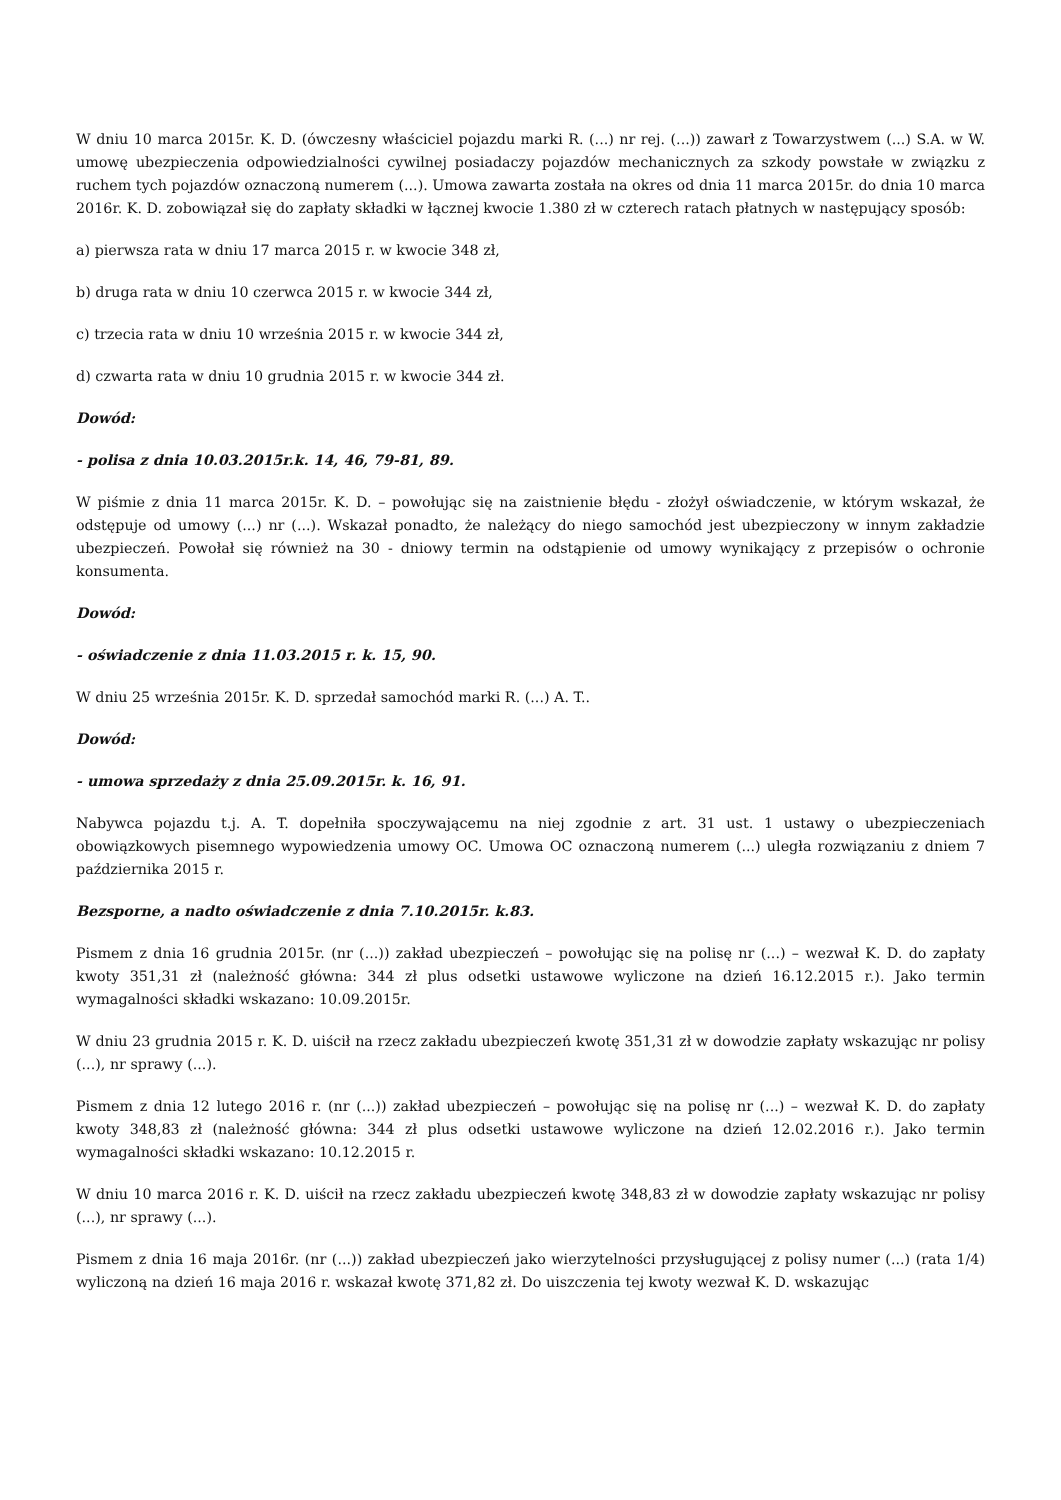W dniu 10 marca 2015r. K. D. (ówczesny właściciel pojazdu marki R. (...) nr rej. (...)) zawarł z Towarzystwem (...) S.A. w W. umowę ubezpieczenia odpowiedzialności cywilnej posiadaczy pojazdów mechanicznych za szkody powstałe w związku z ruchem tych pojazdów oznaczoną numerem (...). Umowa zawarta została na okres od dnia 11 marca 2015r. do dnia 10 marca 2016r. K. D. zobowiązał się do zapłaty składki w łącznej kwocie 1.380 zł w czterech ratach płatnych w następujący sposób:
a) pierwsza rata w dniu 17 marca 2015 r. w kwocie 348 zł,
b) druga rata w dniu 10 czerwca 2015 r. w kwocie 344 zł,
c) trzecia rata w dniu 10 września 2015 r. w kwocie 344 zł,
d) czwarta rata w dniu 10 grudnia 2015 r. w kwocie 344 zł.
Dowód:
- polisa z dnia 10.03.2015r.k. 14, 46, 79-81, 89.
W piśmie z dnia 11 marca 2015r. K. D. – powołując się na zaistnienie błędu - złożył oświadczenie, w którym wskazał, że odstępuje od umowy (...) nr (...). Wskazał ponadto, że należący do niego samochód jest ubezpieczony w innym zakładzie ubezpieczeń. Powołał się również na 30 - dniowy termin na odstąpienie od umowy wynikający z przepisów o ochronie konsumenta.
Dowód:
- oświadczenie z dnia 11.03.2015 r. k. 15, 90.
W dniu 25 września 2015r. K. D. sprzedał samochód marki R. (...) A. T..
Dowód:
- umowa sprzedaży z dnia 25.09.2015r. k. 16, 91.
Nabywca pojazdu t.j. A. T. dopełniła spoczywającemu na niej zgodnie z art. 31 ust. 1 ustawy o ubezpieczeniach obowiązkowych pisemnego wypowiedzenia umowy OC. Umowa OC oznaczoną numerem (...) uległa rozwiązaniu z dniem 7 października 2015 r.
Bezsporne, a nadto oświadczenie z dnia 7.10.2015r. k.83.
Pismem z dnia 16 grudnia 2015r. (nr (...)) zakład ubezpieczeń – powołując się na polisę nr (...) – wezwał K. D. do zapłaty kwoty 351,31 zł (należność główna: 344 zł plus odsetki ustawowe wyliczone na dzień 16.12.2015 r.). Jako termin wymagalności składki wskazano: 10.09.2015r.
W dniu 23 grudnia 2015 r. K. D. uiścił na rzecz zakładu ubezpieczeń kwotę 351,31 zł w dowodzie zapłaty wskazując nr polisy (...), nr sprawy (...).
Pismem z dnia 12 lutego 2016 r. (nr (...)) zakład ubezpieczeń – powołując się na polisę nr (...) – wezwał K. D. do zapłaty kwoty 348,83 zł (należność główna: 344 zł plus odsetki ustawowe wyliczone na dzień 12.02.2016 r.). Jako termin wymagalności składki wskazano: 10.12.2015 r.
W dniu 10 marca 2016 r. K. D. uiścił na rzecz zakładu ubezpieczeń kwotę 348,83 zł w dowodzie zapłaty wskazując nr polisy (...), nr sprawy (...).
Pismem z dnia 16 maja 2016r. (nr (...)) zakład ubezpieczeń jako wierzytelności przysługującej z polisy numer (...) (rata 1/4) wyliczoną na dzień 16 maja 2016 r. wskazał kwotę 371,82 zł. Do uiszczenia tej kwoty wezwał K. D. wskazując